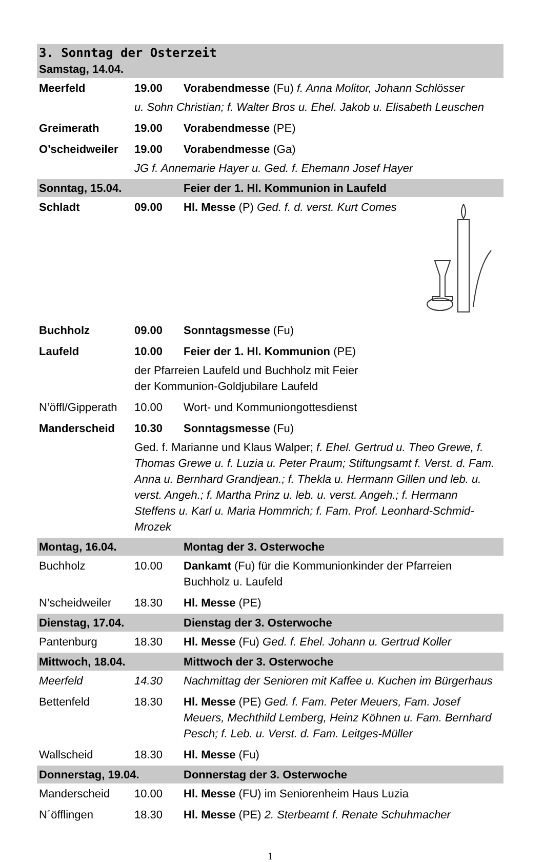| 3. Sonntag der Osterzeit Samstag, 14.04. | | |
| Meerfeld | 19.00 | Vorabendmesse (Fu) f. Anna Molitor, Johann Schlösser |
| | u. Sohn Christian; f. Walter Bros u. Ehel. Jakob u. Elisabeth Leuschen | |
| Greimerath | 19.00 | Vorabendmesse (PE) |
| O’scheidweiler | 19.00 | Vorabendmesse (Ga) |
| | JG f. Annemarie Hayer u. Ged. f. Ehemann Josef Hayer | |
| Sonntag, 15.04. | | Feier der 1. Hl. Kommunion in Laufeld |
| Schladt | 09.00 | Hl. Messe (P) Ged. f. d. verst. Kurt Comes |
| Buchholz | 09.00 | Sonntagsmesse (Fu) |
| Laufeld | 10.00 | Feier der 1. Hl. Kommunion (PE) |
| | der Pfarreien Laufeld und Buchholz mit Feier der Kommunion-Goldjubilare Laufeld | |
| N’öffl/Gipperath | 10.00 | Wort- und Kommuniongottesdienst |
| Manderscheid | 10.30 | Sonntagsmesse (Fu) |
| | Ged. f. Marianne und Klaus Walper; f. Ehel. Gertrud u. Theo Grewe, f. Thomas Grewe u. f. Luzia u. Peter Praum; Stiftungsamt f. Verst. d. Fam. Anna u. Bernhard Grandjean.; f. Thekla u. Hermann Gillen und leb. u. verst. Angeh.; f. Martha Prinz u. leb. u. verst. Angeh.; f. Hermann Steffens u. Karl u. Maria Hommrich; f. Fam. Prof. Leonhard-Schmid-Mrozek | |
| Montag, 16.04. | | Montag der 3. Osterwoche |
| Buchholz | 10.00 | Dankamt (Fu) für die Kommunionkinder der Pfarreien Buchholz u. Laufeld |
| N’scheidweiler | 18.30 | Hl. Messe (PE) |
| Dienstag, 17.04. | | Dienstag der 3. Osterwoche |
| Pantenburg | 18.30 | Hl. Messe (Fu) Ged. f. Ehel. Johann u. Gertrud Koller |
| Mittwoch, 18.04. | | Mittwoch der 3. Osterwoche |
| Meerfeld | 14.30 | Nachmittag der Senioren mit Kaffee u. Kuchen im Bürgerhaus |
| Bettenfeld | 18.30 | Hl. Messe (PE) Ged. f. Fam. Peter Meuers, Fam. Josef Meuers, Mechthild Lemberg, Heinz Köhnen u. Fam. Bernhard Pesch; f. Leb. u. Verst. d. Fam. Leitges-Müller |
| Wallscheid | 18.30 | Hl. Messe (Fu) |
| Donnerstag, 19.04. | | Donnerstag der 3. Osterwoche |
| Manderscheid | 10.00 | Hl. Messe (FU) im Seniorenheim Haus Luzia |
| N´öfflingen | 18.30 | Hl. Messe (PE) 2. Sterbeamt f. Renate Schuhmacher |
1